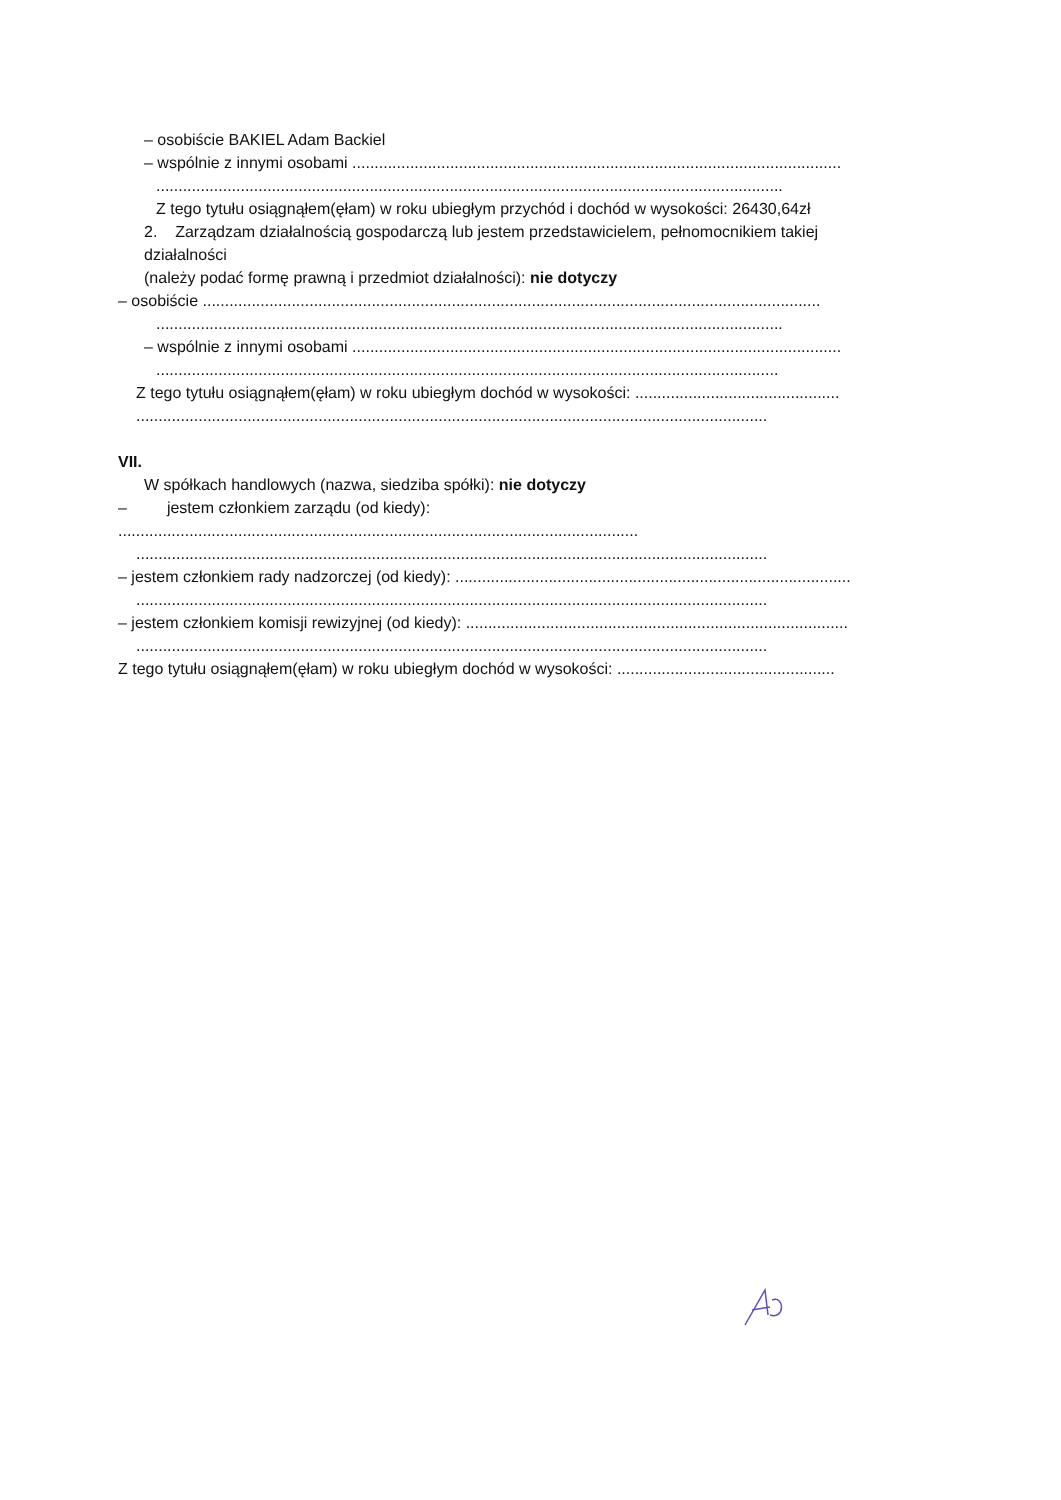– osobiście BAKIEL Adam Backiel
– wspólnie z innymi osobami ..............................................................................................................
.............................................................................................................................................
Z tego tytułu osiągnąłem(ęłam) w roku ubiegłym przychód i dochód w wysokości: 26430,64zł
2. Zarządzam działalnością gospodarczą lub jestem przedstawicielem, pełnomocnikiem takiej
działalności
(należy podać formę prawną i przedmiot działalności): nie dotyczy
– osobiście ...........................................................................................................................................
.............................................................................................................................................
– wspólnie z innymi osobami ..............................................................................................................
............................................................................................................................................
Z tego tytułu osiągnąłem(ęłam) w roku ubiegłym dochód w wysokości: ..............................................
..............................................................................................................................................
VII.
W spółkach handlowych (nazwa, siedziba spółki): nie dotyczy
– jestem członkiem zarządu (od kiedy):
.....................................................................................................................
..............................................................................................................................................
– jestem członkiem rady nadzorczej (od kiedy): .........................................................................................
..............................................................................................................................................
– jestem członkiem komisji rewizyjnej (od kiedy): ......................................................................................
..............................................................................................................................................
Z tego tytułu osiągnąłem(ęłam) w roku ubiegłym dochód w wysokości: .................................................